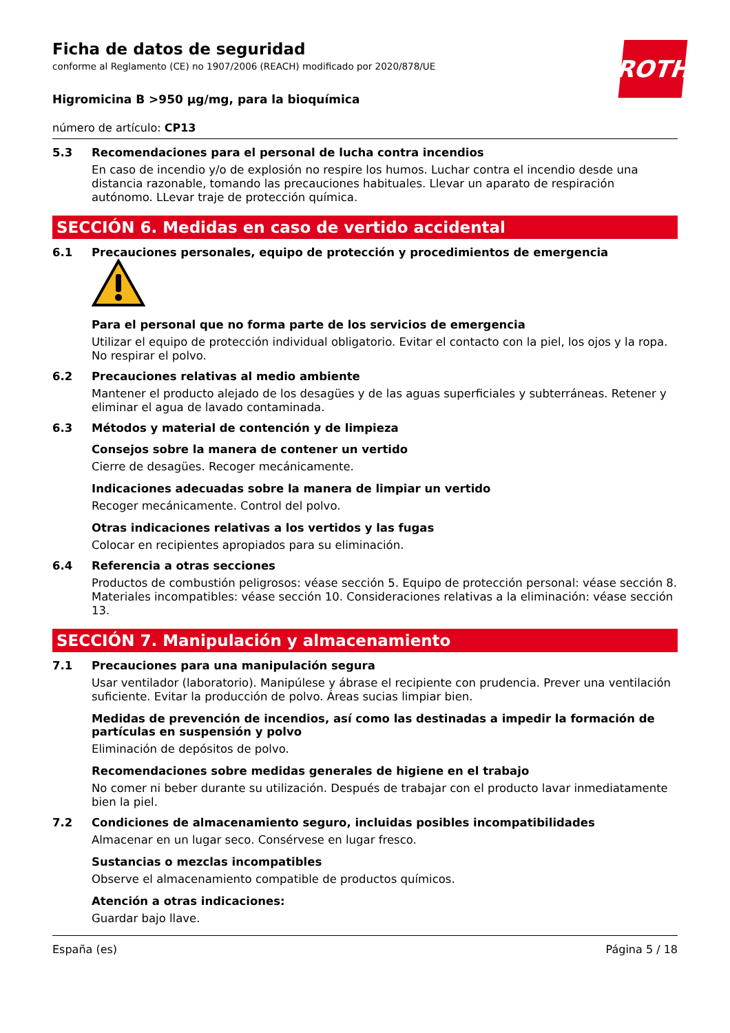ROTH
Ficha de datos de seguridad
conforme al Reglamento (CE) no 1907/2006 (REACH) modificado por 2020/878/UE
Higromicina B >950 µg/mg, para la bioquímica
número de artículo: CP13
5.3 Recomendaciones para el personal de lucha contra incendios
En caso de incendio y/o de explosión no respire los humos. Luchar contra el incendio desde una distancia razonable, tomando las precauciones habituales. Llevar un aparato de respiración autónomo. LLevar traje de protección química.
SECCIÓN 6. Medidas en caso de vertido accidental
6.1 Precauciones personales, equipo de protección y procedimientos de emergencia
Para el personal que no forma parte de los servicios de emergencia
Utilizar el equipo de protección individual obligatorio. Evitar el contacto con la piel, los ojos y la ropa. No respirar el polvo.
6.2 Precauciones relativas al medio ambiente
Mantener el producto alejado de los desagües y de las aguas superficiales y subterráneas. Retener y eliminar el agua de lavado contaminada.
6.3 Métodos y material de contención y de limpieza
Consejos sobre la manera de contener un vertido
Cierre de desagües. Recoger mecánicamente.
Indicaciones adecuadas sobre la manera de limpiar un vertido
Recoger mecánicamente. Control del polvo.
Otras indicaciones relativas a los vertidos y las fugas
Colocar en recipientes apropiados para su eliminación.
6.4 Referencia a otras secciones
Productos de combustión peligrosos: véase sección 5. Equipo de protección personal: véase sección 8. Materiales incompatibles: véase sección 10. Consideraciones relativas a la eliminación: véase sección 13.
SECCIÓN 7. Manipulación y almacenamiento
7.1 Precauciones para una manipulación segura
Usar ventilador (laboratorio). Manipúlese y ábrase el recipiente con prudencia. Prever una ventilación suficiente. Evitar la producción de polvo. Áreas sucias limpiar bien.
Medidas de prevención de incendios, así como las destinadas a impedir la formación de partículas en suspensión y polvo
Eliminación de depósitos de polvo.
Recomendaciones sobre medidas generales de higiene en el trabajo
No comer ni beber durante su utilización. Después de trabajar con el producto lavar inmediatamente bien la piel.
7.2 Condiciones de almacenamiento seguro, incluidas posibles incompatibilidades
Almacenar en un lugar seco. Consérvese en lugar fresco.
Sustancias o mezclas incompatibles
Observe el almacenamiento compatible de productos químicos.
Atención a otras indicaciones:
Guardar bajo llave.
España (es) Página 5 / 18